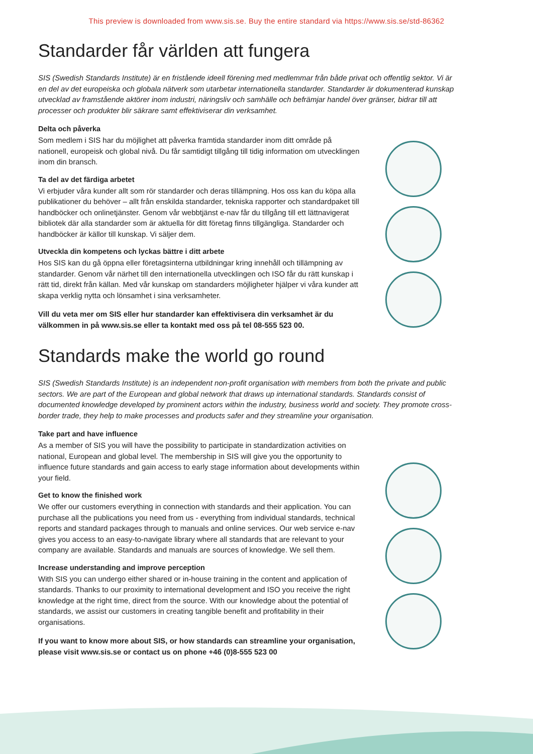This preview is downloaded from www.sis.se. Buy the entire standard via https://www.sis.se/std-86362
Standarder får världen att fungera
SIS (Swedish Standards Institute) är en fristående ideell förening med medlemmar från både privat och offentlig sektor. Vi är en del av det europeiska och globala nätverk som utarbetar internationella standarder. Standarder är dokumenterad kunskap utvecklad av framstående aktörer inom industri, näringsliv och samhälle och befrämjar handel över gränser, bidrar till att processer och produkter blir säkrare samt effektiviserar din verksamhet.
Delta och påverka
Som medlem i SIS har du möjlighet att påverka framtida standarder inom ditt område på nationell, europeisk och global nivå. Du får samtidigt tillgång till tidig information om utvecklingen inom din bransch.
Ta del av det färdiga arbetet
Vi erbjuder våra kunder allt som rör standarder och deras tillämpning. Hos oss kan du köpa alla publikationer du behöver – allt från enskilda standarder, tekniska rapporter och standardpaket till handböcker och onlinetjänster. Genom vår webbtjänst e-nav får du tillgång till ett lättnavigerat bibliotek där alla standarder som är aktuella för ditt företag finns tillgängliga. Standarder och handböcker är källor till kunskap. Vi säljer dem.
Utveckla din kompetens och lyckas bättre i ditt arbete
Hos SIS kan du gå öppna eller företagsinterna utbildningar kring innehåll och tillämpning av standarder. Genom vår närhet till den internationella utvecklingen och ISO får du rätt kunskap i rätt tid, direkt från källan. Med vår kunskap om standarders möjligheter hjälper vi våra kunder att skapa verklig nytta och lönsamhet i sina verksamheter.
Vill du veta mer om SIS eller hur standarder kan effektivisera din verksamhet är du välkommen in på www.sis.se eller ta kontakt med oss på tel 08-555 523 00.
Standards make the world go round
SIS (Swedish Standards Institute) is an independent non-profit organisation with members from both the private and public sectors. We are part of the European and global network that draws up international standards. Standards consist of documented knowledge developed by prominent actors within the industry, business world and society. They promote cross-border trade, they help to make processes and products safer and they streamline your organisation.
Take part and have influence
As a member of SIS you will have the possibility to participate in standardization activities on national, European and global level. The membership in SIS will give you the opportunity to influence future standards and gain access to early stage information about developments within your field.
Get to know the finished work
We offer our customers everything in connection with standards and their application. You can purchase all the publications you need from us - everything from individual standards, technical reports and standard packages through to manuals and online services. Our web service e-nav gives you access to an easy-to-navigate library where all standards that are relevant to your company are available. Standards and manuals are sources of knowledge. We sell them.
Increase understanding and improve perception
With SIS you can undergo either shared or in-house training in the content and application of standards. Thanks to our proximity to international development and ISO you receive the right knowledge at the right time, direct from the source. With our knowledge about the potential of standards, we assist our customers in creating tangible benefit and profitability in their organisations.
If you want to know more about SIS, or how standards can streamline your organisation, please visit www.sis.se or contact us on phone +46 (0)8-555 523 00